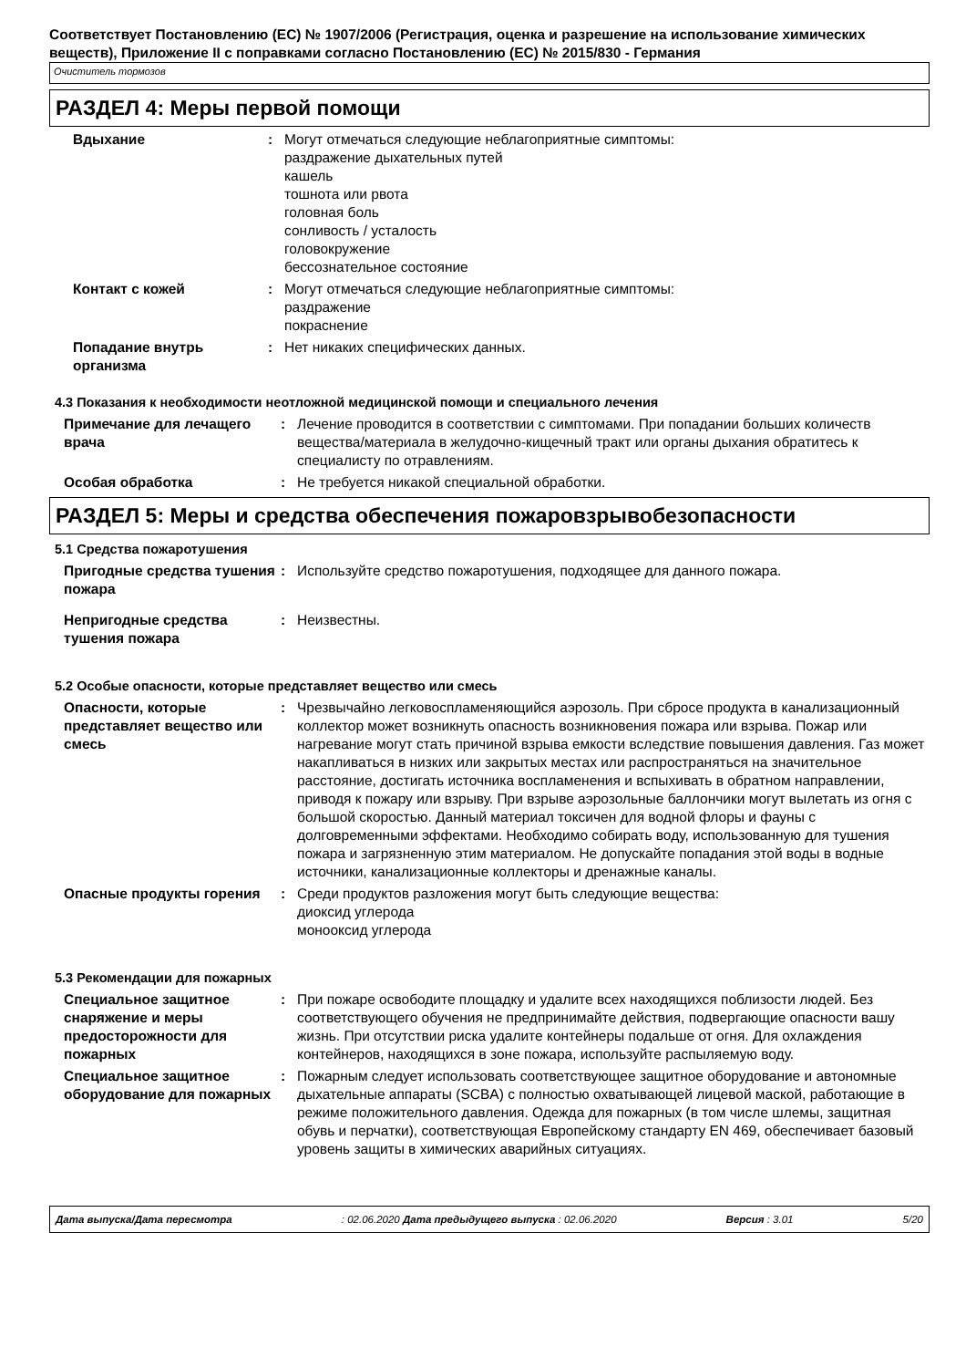Соответствует Постановлению (ЕС) № 1907/2006 (Регистрация, оценка и разрешение на использование химических веществ), Приложение II с поправками согласно Постановлению (ЕС) № 2015/830 - Германия
Очиститель тормозов
РАЗДЕЛ 4: Меры первой помощи
Вдыхание : Могут отмечаться следующие неблагоприятные симптомы:
раздражение дыхательных путей
кашель
тошнота или рвота
головная боль
сонливость / усталость
головокружение
бессознательное состояние
Контакт с кожей : Могут отмечаться следующие неблагоприятные симптомы:
раздражение
покраснение
Попадание внутрь организма
: Нет никаких специфических данных.
4.3 Показания к необходимости неотложной медицинской помощи и специального лечения
Примечание для лечащего врача
: Лечение проводится в соответствии с симптомами. При попадании больших количеств вещества/материала в желудочно-кищечный тракт или органы дыхания обратитесь к специалисту по отравлениям.
Особая обработка : Не требуется никакой специальной обработки.
РАЗДЕЛ 5: Меры и средства обеспечения пожаровзрывобезопасности
5.1 Средства пожаротушения
Пригодные средства тушения пожара
: Используйте средство пожаротушения, подходящее для данного пожара.
Непригодные средства тушения пожара
: Неизвестны.
5.2 Особые опасности, которые представляет вещество или смесь
Опасности, которые представляет вещество или смесь
: Чрезвычайно легковоспламеняющийся аэрозоль. При сбросе продукта в канализационный коллектор может возникнуть опасность возникновения пожара или взрыва. Пожар или нагревание могут стать причиной взрыва емкости вследствие повышения давления. Газ может накапливаться в низких или закрытых местах или распространяться на значительное расстояние, достигать источника воспламенения и вспыхивать в обратном направлении, приводя к пожару или взрыву. При взрыве аэрозольные баллончики могут вылетать из огня с большой скоростью. Данный материал токсичен для водной флоры и фауны с долговременными эффектами. Необходимо собирать воду, использованную для тушения пожара и загрязненную этим материалом. Не допускайте попадания этой воды в водные источники, канализационные коллекторы и дренажные каналы.
Опасные продукты горения : Среди продуктов разложения могут быть следующие вещества:
диоксид углерода
монооксид углерода
5.3 Рекомендации для пожарных
Специальное защитное снаряжение и меры предосторожности для пожарных
: При пожаре освободите площадку и удалите всех находящихся поблизости людей. Без соответствующего обучения не предпринимайте действия, подвергающие опасности вашу жизнь. При отсутствии риска удалите контейнеры подальше от огня. Для охлаждения контейнеров, находящихся в зоне пожара, используйте распыляемую воду.
Специальное защитное оборудование для пожарных
: Пожарным следует использовать соответствующее защитное оборудование и автономные дыхательные аппараты (SCBA) с полностью охватывающей лицевой маской, работающие в режиме положительного давления. Одежда для пожарных (в том числе шлемы, защитная обувь и перчатки), соответствующая Европейскому стандарту EN 469, обеспечивает базовый уровень защиты в химических аварийных ситуациях.
Дата выпуска/Дата пересмотра : 02.06.2020 Дата предыдущего выпуска : 02.06.2020 Версия : 3.01 5/20